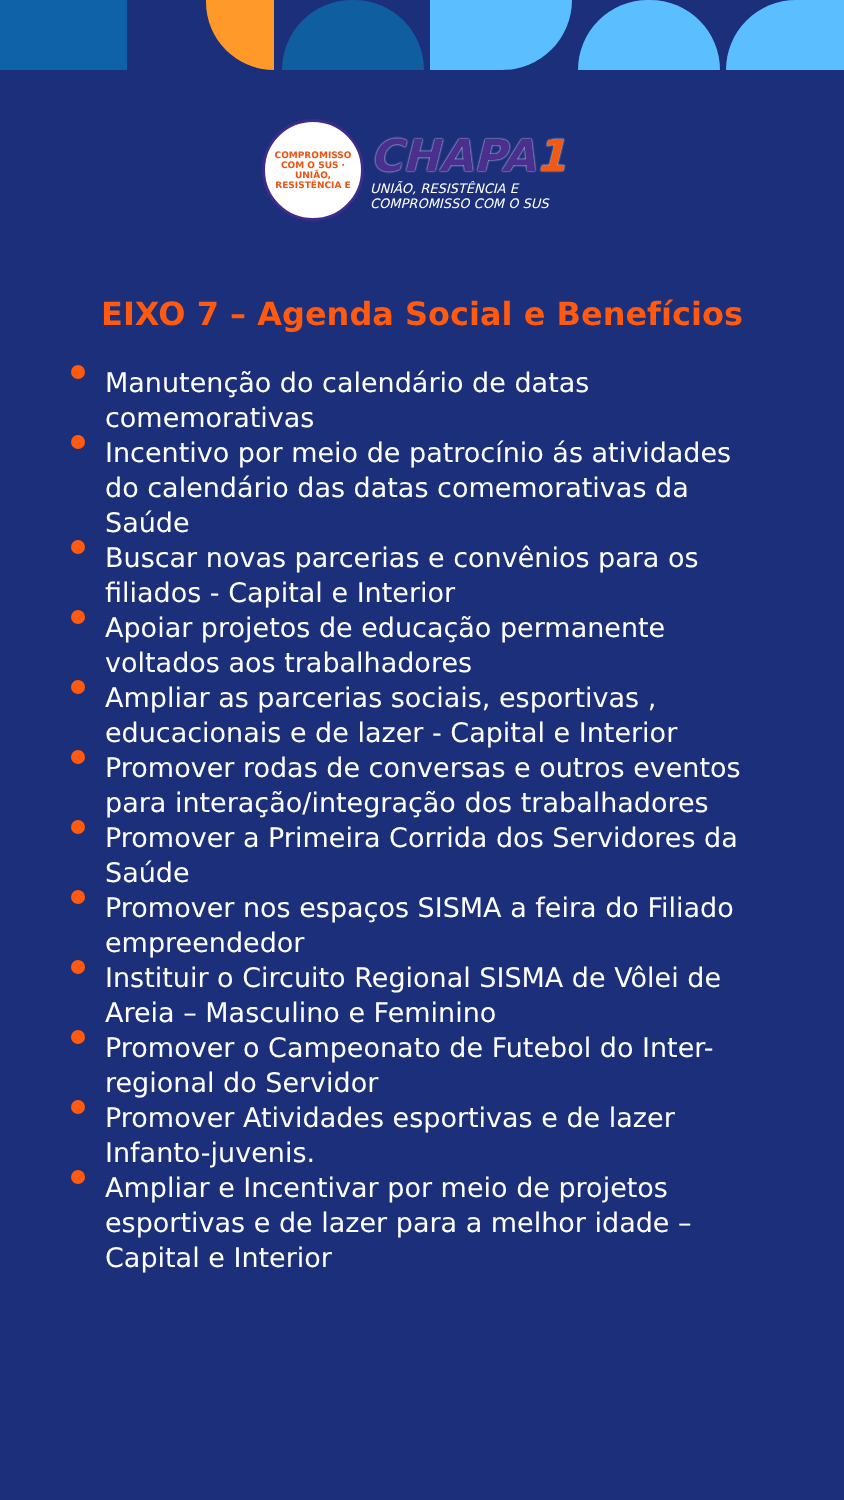COMPROMISSO COM O SUS · UNIÃO, RESISTÊNCIA E
CHAPA1
UNIÃO, RESISTÊNCIA E
COMPROMISSO COM O SUS
EIXO 7 – Agenda Social e Benefícios
Manutenção do calendário de datas comemorativas
Incentivo por meio de patrocínio ás atividades do calendário das datas comemorativas da Saúde
Buscar novas parcerias e convênios para os filiados - Capital e Interior
Apoiar projetos de educação permanente voltados aos trabalhadores
Ampliar as parcerias sociais, esportivas , educacionais e de lazer - Capital e Interior
Promover rodas de conversas e outros eventos para interação/integração dos trabalhadores
Promover a Primeira Corrida dos Servidores da Saúde
Promover nos espaços SISMA a feira do Filiado empreendedor
Instituir o Circuito Regional SISMA de Vôlei de Areia – Masculino e Feminino
Promover o Campeonato de Futebol do Inter-regional do Servidor
Promover Atividades esportivas e de lazer Infanto-juvenis.
Ampliar e Incentivar por meio de projetos esportivas e de lazer para a melhor idade – Capital e Interior